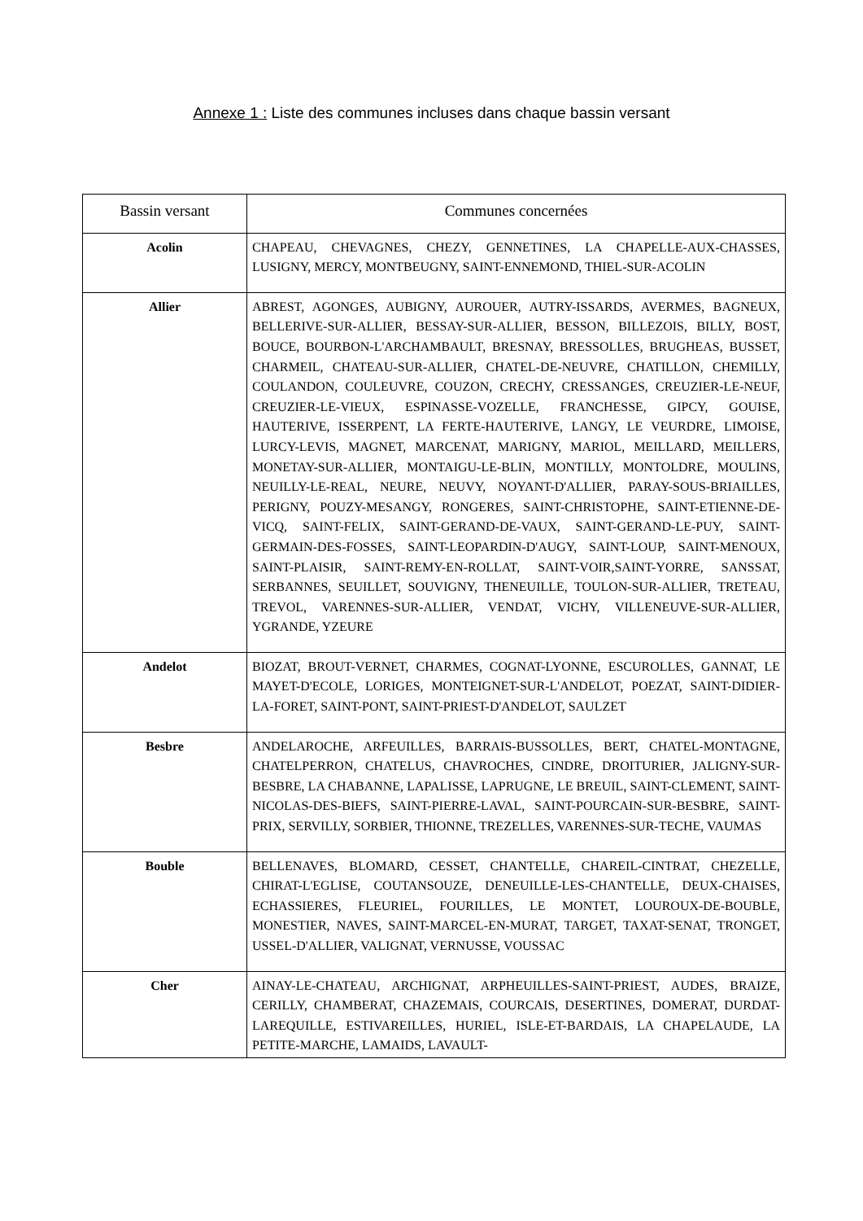Annexe 1 : Liste des communes incluses dans chaque bassin versant
| Bassin versant | Communes concernées |
| --- | --- |
| Acolin | CHAPEAU, CHEVAGNES, CHEZY, GENNETINES, LA CHAPELLE-AUX-CHASSES, LUSIGNY, MERCY, MONTBEUGNY, SAINT-ENNEMOND, THIEL-SUR-ACOLIN |
| Allier | ABREST, AGONGES, AUBIGNY, AUROUER, AUTRY-ISSARDS, AVERMES, BAGNEUX, BELLERIVE-SUR-ALLIER, BESSAY-SUR-ALLIER, BESSON, BILLEZOIS, BILLY, BOST, BOUCE, BOURBON-L'ARCHAMBAULT, BRESNAY, BRESSOLLES, BRUGHEAS, BUSSET, CHARMEIL, CHATEAU-SUR-ALLIER, CHATEL-DE-NEUVRE, CHATILLON, CHEMILLY, COULANDON, COULEUVRE, COUZON, CRECHY, CRESSANGES, CREUZIER-LE-NEUF, CREUZIER-LE-VIEUX, ESPINASSE-VOZELLE, FRANCHESSE, GIPCY, GOUISE, HAUTERIVE, ISSERPENT, LA FERTE-HAUTERIVE, LANGY, LE VEURDRE, LIMOISE, LURCY-LEVIS, MAGNET, MARCENAT, MARIGNY, MARIOL, MEILLARD, MEILLERS, MONETAY-SUR-ALLIER, MONTAIGU-LE-BLIN, MONTILLY, MONTOLDRE, MOULINS, NEUILLY-LE-REAL, NEURE, NEUVY, NOYANT-D'ALLIER, PARAY-SOUS-BRIAILLES, PERIGNY, POUZY-MESANGY, RONGERES, SAINT-CHRISTOPHE, SAINT-ETIENNE-DE-VICQ, SAINT-FELIX, SAINT-GERAND-DE-VAUX, SAINT-GERAND-LE-PUY, SAINT-GERMAIN-DES-FOSSES, SAINT-LEOPARDIN-D'AUGY, SAINT-LOUP, SAINT-MENOUX, SAINT-PLAISIR, SAINT-REMY-EN-ROLLAT, SAINT-VOIR,SAINT-YORRE, SANSSAT, SERBANNES, SEUILLET, SOUVIGNY, THENEUILLE, TOULON-SUR-ALLIER, TRETEAU, TREVOL, VARENNES-SUR-ALLIER, VENDAT, VICHY, VILLENEUVE-SUR-ALLIER, YGRANDE, YZEURE |
| Andelot | BIOZAT, BROUT-VERNET, CHARMES, COGNAT-LYONNE, ESCUROLLES, GANNAT, LE MAYET-D'ECOLE, LORIGES, MONTEIGNET-SUR-L'ANDELOT, POEZAT, SAINT-DIDIER-LA-FORET, SAINT-PONT, SAINT-PRIEST-D'ANDELOT, SAULZET |
| Besbre | ANDELAROCHE, ARFEUILLES, BARRAIS-BUSSOLLES, BERT, CHATEL-MONTAGNE, CHATELPERRON, CHATELUS, CHAVROCHES, CINDRE, DROITURIER, JALIGNY-SUR-BESBRE, LA CHABANNE, LAPALISSE, LAPRUGNE, LE BREUIL, SAINT-CLEMENT, SAINT-NICOLAS-DES-BIEFS, SAINT-PIERRE-LAVAL, SAINT-POURCAIN-SUR-BESBRE, SAINT-PRIX, SERVILLY, SORBIER, THIONNE, TREZELLES, VARENNES-SUR-TECHE, VAUMAS |
| Bouble | BELLENAVES, BLOMARD, CESSET, CHANTELLE, CHAREIL-CINTRAT, CHEZELLE, CHIRAT-L'EGLISE, COUTANSOUZE, DENEUILLE-LES-CHANTELLE, DEUX-CHAISES, ECHASSIERES, FLEURIEL, FOURILLES, LE MONTET, LOUROUX-DE-BOUBLE, MONESTIER, NAVES, SAINT-MARCEL-EN-MURAT, TARGET, TAXAT-SENAT, TRONGET, USSEL-D'ALLIER, VALIGNAT, VERNUSSE, VOUSSAC |
| Cher | AINAY-LE-CHATEAU, ARCHIGNAT, ARPHEUILLES-SAINT-PRIEST, AUDES, BRAIZE, CERILLY, CHAMBERAT, CHAZEMAIS, COURCAIS, DESERTINES, DOMERAT, DURDAT-LAREQUILLE, ESTIVAREILLES, HURIEL, ISLE-ET-BARDAIS, LA CHAPELAUDE, LA PETITE-MARCHE, LAMAIDS, LAVAULT- |